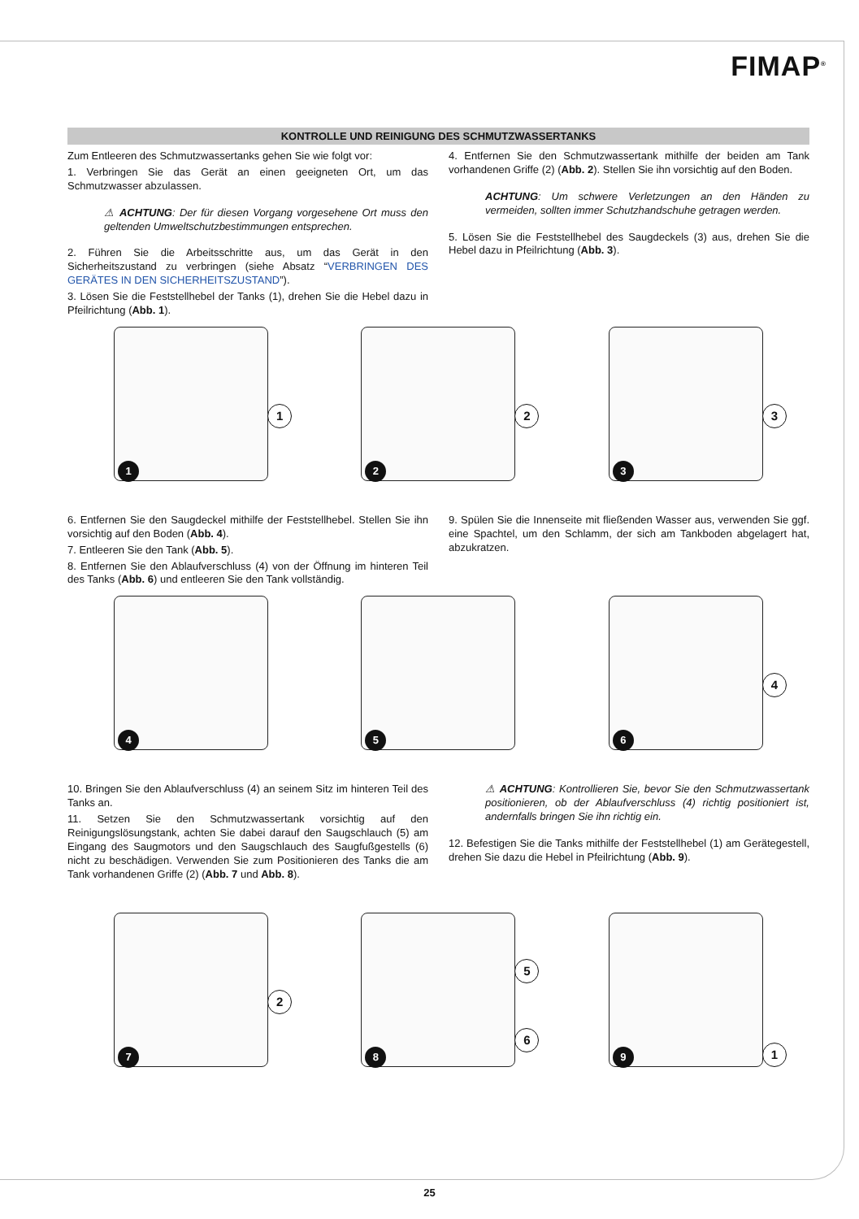FIMAP<sup>®</sup>
KONTROLLE UND REINIGUNG DES SCHMUTZWASSERTANKS
Zum Entleeren des Schmutzwassertanks gehen Sie wie folgt vor:
1. Verbringen Sie das Gerät an einen geeigneten Ort, um das Schmutzwasser abzulassen.
⚠ ACHTUNG: Der für diesen Vorgang vorgesehene Ort muss den geltenden Umweltschutzbestimmungen entsprechen.
2. Führen Sie die Arbeitsschritte aus, um das Gerät in den Sicherheitszustand zu verbringen (siehe Absatz “VERBRINGEN DES GERÄTES IN DEN SICHERHEITSZUSTAND”).
3. Lösen Sie die Feststellhebel der Tanks (1), drehen Sie die Hebel dazu in Pfeilrichtung (Abb. 1).
4. Entfernen Sie den Schmutzwassertank mithilfe der beiden am Tank vorhandenen Griffe (2) (Abb. 2). Stellen Sie ihn vorsichtig auf den Boden.
ACHTUNG: Um schwere Verletzungen an den Händen zu vermeiden, sollten immer Schutzhandschuhe getragen werden.
5. Lösen Sie die Feststellhebel des Saugdeckels (3) aus, drehen Sie die Hebel dazu in Pfeilrichtung (Abb. 3).
1
1
2
2
3
3
6. Entfernen Sie den Saugdeckel mithilfe der Feststellhebel. Stellen Sie ihn vorsichtig auf den Boden (Abb. 4).
7. Entleeren Sie den Tank (Abb. 5).
8. Entfernen Sie den Ablaufverschluss (4) von der Öffnung im hinteren Teil des Tanks (Abb. 6) und entleeren Sie den Tank vollständig.
9. Spülen Sie die Innenseite mit fließenden Wasser aus, verwenden Sie ggf. eine Spachtel, um den Schlamm, der sich am Tankboden abgelagert hat, abzukratzen.
4
5
6
4
10. Bringen Sie den Ablaufverschluss (4) an seinem Sitz im hinteren Teil des Tanks an.
11. Setzen Sie den Schmutzwassertank vorsichtig auf den Reinigungslösungstank, achten Sie dabei darauf den Saugschlauch (5) am Eingang des Saugmotors und den Saugschlauch des Saugfußgestells (6) nicht zu beschädigen. Verwenden Sie zum Positionieren des Tanks die am Tank vorhandenen Griffe (2) (Abb. 7 und Abb. 8).
⚠ ACHTUNG: Kontrollieren Sie, bevor Sie den Schmutzwassertank positionieren, ob der Ablaufverschluss (4) richtig positioniert ist, andernfalls bringen Sie ihn richtig ein.
12. Befestigen Sie die Tanks mithilfe der Feststellhebel (1) am Gerätegestell, drehen Sie dazu die Hebel in Pfeilrichtung (Abb. 9).
7
2
8
5
6
9
1
25